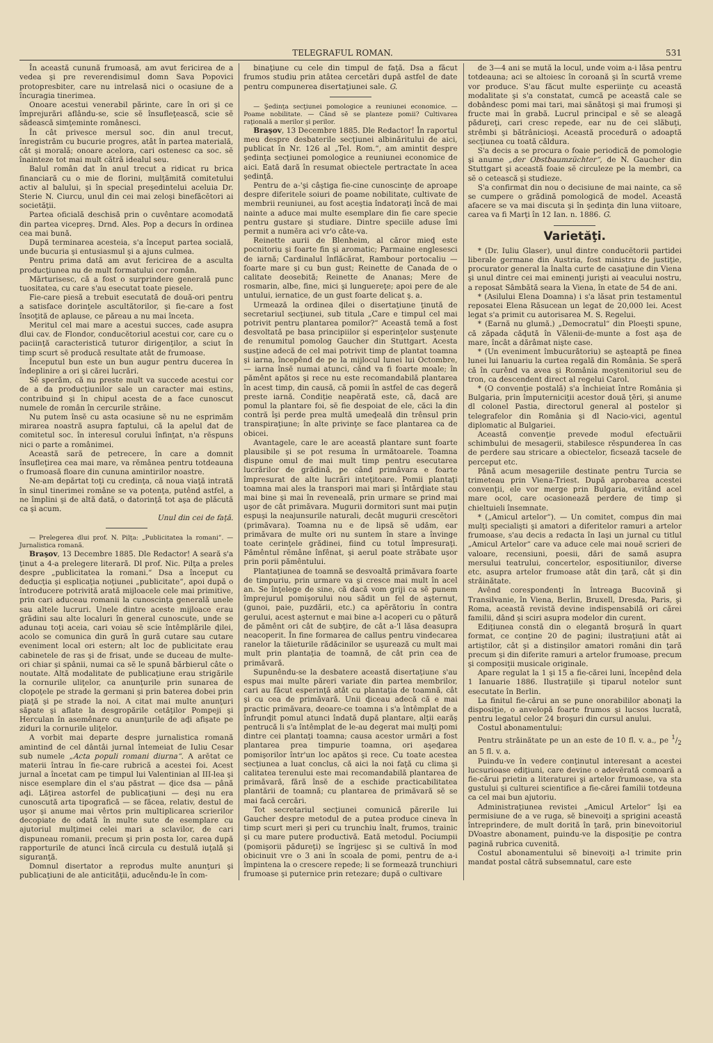TELEGRAFUL ROMAN. 531
În această cunună frumoasă, am avut fericirea de a vedea şi pre reverendisimul domn Sava Popovici protopresbiter, care nu intrelasă nici o ocasiune de a încuragia tinerimea.
Onoare acestui venerabil părinte, care în ori şi ce împrejurări aflându-se, scie sĕ însufleţească, scie sĕ sădească simţeminte românesci.
În cât privesce mersul soc. din anul trecut, înregistrăm cu bucurie progres, atât în partea materială, cât şi morală; onoare acelora, cari ostenesc ca soc. sĕ înainteze tot mai mult cătră idealul seu.
Balul român dat în anul trecut a ridicat ru brica financiară cu o mie de florini, mulţămită comitetului activ al balului, şi în special preşedintelui aceluia Dr. Sterie N. Ciurcu, unul din cei mai zeloşi binefăcĕtori ai societăţii.
Partea oficială deschisă prin o cuvêntare acomodată din partea vicepreş. Drnd. Ales. Pop a decurs în ordinea cea mai bună.
După terminarea acesteia, s'a început partea socială, unde bucuria şi entusiasmul şi a ajuns culmea.
Pentru prima dată am avut fericirea de a asculta producţiunea nu de mult formatului cor român.
Mărturisesc, că a fost o surprindere generală punc tuositatea, cu care s'au esecutat toate piesele.
Fie-care piesă a trebuit esecutată de două-ori pentru a satisface dorinţele ascultătorilor, şi fie-care a fost însoţită de aplause, ce păreau a nu mai înceta.
Meritul cel mai mare a acestui succes, cade asupra dlui cav. de Flondor, conducĕtoriul acestui cor, care cu o paciinţă caracteristică tuturor dirigenţilor, a sciut în timp scurt sĕ producă resultate atât de frumoase.
Începutul bun este un bun augur pentru ducerea în îndeplinire a ori şi cărei lucrări.
Sĕ sperăm, că nu preste mult va succede acestui cor de a da producţiunilor sale un caracter mai estins, contribuind şi în chipul acesta de a face cunoscut numele de român în cercurile străine.
Nu putem însĕ cu asta ocasiune sĕ nu ne esprimăm mirarea noastră asupra faptului, că la apelul dat de comitetul soc. în interesul corului înfinţat, n'a rĕspuns nici o parte a românimei.
Această sară de petrecere, în care a domnit însufleţirea cea mai mare, va rĕmânea pentru totdeauna o frumoasă floare din cununa amintirilor noastre.
Ne-am depărtat toţi cu credinţa, că noua viaţă intrată în sinul tinerimei române se va potenţa, putênd astfel, a ne împlini şi de altă dată, o datorinţă tot aşa de plăcută ca şi acum.
Unul din cei de faţă.
— Prelegerea dlui prof. N. Pilţa: „Publicitatea la romani“. — Jurnalistica romană.
Braşov, 13 Decembre 1885. Dle Redactor! A seară s'a ţinut a 4-a prelegere literară. Dl prof. Nic. Pilţa a preles despre „publicitatea la romani.“ Dsa a început cu deducţia şi esplicaţia noţiunei „publicitate“, apoi după o întroducere potrivită arată mijloacele cele mai primitive, prin cari aduceau romanii la cunoscinţa generală unele sau altele lucruri. Unele dintre aceste mijloace erau grădini sau alte localuri în general cunoscute, unde se adunau toţi aceia, cari voiau sĕ scie întêmplările ḑilei, acolo se comunica din gură în gură cutare sau cutare eveniment local ori estern; alt loc de publicitate erau cabinetele de ras şi de frisat, unde se duceau de multe-ori chiar şi spânii, numai ca sĕ le spună bărbierul câte o noutate. Altă modalitate de publicaţiune erau strigările la cornurile uliţelor, ca anunţurile prin sunarea de clopoţele pe strade la germani şi prin baterea dobei prin piaţă şi pe strade la noi. A citat mai multe anunţuri săpate şi aflate la desgropările cetăţilor Pompeji şi Herculan în asemênare cu anunţurile de aḑi afişate pe ziduri la cornurile uliţelor.
A vorbit mai departe despre jurnalistica romană amintind de cel dântâi jurnal întemeiat de Iuliu Cesar sub numele „Acta populi romani diurna“. A arĕtat ce materii întrau în fie-care rubrică a acestei foi. Acest jurnal a încetat cam pe timpul lui Valentinian al III-lea şi nisce esemplare din el s'au păstrat — ḑice dsa — până aḑi. Lăţirea astorfel de publicaţiuni — deşi nu era cunoscută arta tipografică — se făcea, relativ, destul de uşor şi anume mai vêrtos prin multiplicarea scrierilor decopiate de odată în multe sute de esemplare cu ajutoriul mulţimei celei mari a sclavilor, de cari dispuneau romanii, precum şi prin posta lor, carea după rapporturile de atunci încă circula cu destulă iuţală şi siguranţă.
Domnul disertator a reprodus multe anunţuri şi publicaţiuni de ale anticităţii, aducêndu-le în com-
binaţiune cu cele din timpul de faţă. Dsa a făcut frumos studiu prin atâtea cercetări după astfel de date pentru compunerea disertaţiunei sale. G.
— Şedinţa secţiunei pomologice a reuniunei economice. — Poame nobilitate. — Când sĕ se planteze pomii? Cultivarea raţională a merilor şi perilor.
Braşov, 13 Decembre 1885. Dle Redactor! În raportul meu despre desbaterile secţiunei albinăritului de aici, publicat în Nr. 126 al „Tel. Rom.“, am amintit despre şedinţa secţiunei pomologice a reuniunei economice de aici. Eată dară în resumat obiectele pertractate în acea şedinţă.
Pentru de a-'şi câştiga fie-cine cunoscinţe de aproape despre diferitele soiuri de poame nobilitate, cultivate de membrii reuniunei, au fost aceştia îndatoraţi încă de mai nainte a aduce mai multe esemplare din fie care specie pentru gustare şi studiare. Dintre speciile aduse îmi permit a numĕra aci vr'o câte-va.
Reinette aurii de Blenheim, al căror mieḑ este pocnitoriu şi foarte fin şi aromatic; Parmaine englesesci de iarnă; Cardinalul înflăcărat, Rambour portocaliu — foarte mare şi cu bun gust; Reinette de Canada de o calitate deosebită; Reinette de Ananas; Mere de rosmarin, albe, fine, mici şi lunguereţe; apoi pere de ale untului, iernatice, de un gust foarte delicat ş. a.
Urmează la ordinea ḑilei o disertaţiune ţinută de secretariul secţiunei, sub titula „Care e timpul cel mai potrivit pentru plantarea pomilor?“ Această temă a fost desvoltată pe basa principiilor şi esperinţelor susţenute de renumitul pomolog Gaucher din Stuttgart. Acesta susţine adecă de cel mai potrivit timp de plantat toamna şi iarna, începênd de pe la mijlocul lunei lui Octombre, — iarna însĕ numai atunci, când va fi foarte moale; în pămênt apătos şi rece nu este recomandabilă plantarea în acest timp, din causă, că pomii în astfel de cas degeră preste iarnă. Condiţie neapĕrată este, că, dacă are pomul la plantare foi, sĕ fie despoiat de ele, căci la din contră îşi perde prea multă umeḑeală din trênsul prin transpiraţiune; în alte privinţe se face plantarea ca de obicei.
Avantagele, care le are această plantare sunt foarte plausibile şi se pot resuma în următoarele. Toamna dispune omul de mai mult timp pentru esecutarea lucrărilor de grădină, pe când primăvara e foarte împresurat de alte lucrări inteţitoare. Pomii plantaţi toamna mai ales la transpori mai mari şi întârḑiate stau mai bine şi mai în reveneală, prin urmare se prind mai uşor de cât primăvara. Mugurii dormitori sunt mai puţin espuşi la neajunsurile naturali, decât mugurii crescĕtori (primăvara). Toamna nu e de lipsă sĕ udăm, ear primăvara de multe ori nu suntem în stare a învinge toate cerinţele grădinei, fiind cu totul împresuraţi. Pămêntul rĕmâne înfênat, şi aerul poate străbate uşor prin porii pămêntului.
Plantaţiunea de toamnă se desvoaltă primăvara foarte de timpuriu, prin urmare va şi cresce mai mult în acel an. Se înţelege de sine, că dacă vom griji ca sĕ punem împrejurul pomişorului nou sădit un fel de aşternut, (gunoi, paie, puzdării, etc.) ca apĕrătoriu în contra gerului, acest aşternut e mai bine a-l acoperi cu o pătură de pămênt ori cât de subţire, de cât a-'l lăsa deasupra neacoperit. În fine formarea de callus pentru vindecarea ranelor la tăieturile rădăcinilor se uşurează cu mult mai mult prin plantaţia de toamnă, de cât prin cea de primăvară.
Supunêndu-se la desbatere această disertaţiune s'au espus mai multe păreri variate din partea membrilor, cari au făcut esperinţă atât cu plantaţia de toamnă, cât şi cu cea de primăvară. Unii ḑiceau adecă că e mai practic primăvara, deoare-ce toamna i s'a întêmplat de a înfrunḑit pomul atunci îndată după plantare, alţii earăş pentrucă li s'a întêmplat de le-au degerat mai mulţi pomi dintre cei plantaţi toamna; causa acestor urmări a fost plantarea prea timpurie toamna, ori aşeḑarea pomişorilor într'un loc apătos şi rece. Cu toate acestea secţiunea a luat conclus, că aici la noi faţă cu clima şi calitatea terenului este mai recomandabilă plantarea de primăvară, fără însĕ de a eschide practicabilitatea plantării de toamnă; cu plantarea de primăvară sĕ se mai facă cercări.
Tot secretariul secţiunei comunică părerile lui Gaucher despre metodul de a putea produce cineva în timp scurt meri şi peri cu trunchiu înalt, frumos, trainic şi cu mare putere productivă. Eată metodul. Pociumpii (pomişorii pădureţi) se îngrijesc şi se cultivă în mod obicinuit vre o 3 ani în scoala de pomi, pentru de a-i împintena la o crescere repede; li se formează trunchiuri frumoase şi puternice prin retezare; după o cultivare
de 3—4 ani se mută la locul, unde voim a-i lăsa pentru totdeauna; aci se altoiesc în coroană şi în scurtă vreme vor produce. S'au făcut multe esperiinţe cu această modalitate şi s'a constatat, cumcă pe această cale se dobândesc pomi mai tari, mai sănătoşi şi mai frumoşi şi fructe mai în grabă. Lucrul principal e sĕ se aleagă pădureţi, cari cresc repede, ear nu de cei slăbuţi, strêmbi şi bătrânicioşi. Această procedură o adoaptă secţiunea cu toată căldura.
S'a decis a se procura o foaie periodică de pomologie şi anume „der Obstbaumzüchter“, de N. Gaucher din Stuttgart şi această foaie sĕ circuleze pe la membri, ca sĕ o cetească şi studieze.
S'a confirmat din nou o decisiune de mai nainte, ca sĕ se cumpere o grădină pomologică de model. Această afacere se va mai discuta şi în şedinţa din luna viitoare, carea va fi Marţi în 12 Ian. n. 1886. G.
Varietăţi.
* (Dr. Iuliu Glaser), unul dintre conducĕtorii partidei liberale germane din Austria, fost ministru de justiţie, procurator general la înalta curte de casaţiune din Viena şi unul dintre cei mai eminenţi jurişti ai veacului nostru, a reposat Sâmbătă seara la Viena, în etate de 54 de ani.
* (Asilului Elena Doamna) i s'a lăsat prin testamentul reposatei Elena Răsucean un legat de 20,000 lei. Acest legat s'a primit cu autorisarea M. S. Regelui.
* (Earnă nu glumă.) „Democratul“ din Ploeşti spune, că zăpada căḑută în Vălenii-de-munte a fost aşa de mare, încât a dărâmat nişte case.
* (Un eveniment îmbucurătoriu) se aşteaptă pe finea lunei lui Ianuariu la curtea regală din România. Se speră că în curênd va avea şi România moştenitoriul seu de tron, ca descendent direct al regelui Carol.
* (O convenţie postală) s'a închieiat între România şi Bulgaria, prin împuterniciţii acestor două ţĕri, şi anume dl colonel Pastia, directorul general al postelor şi telegrafelor din România şi dl Nacio-vici, agentul diplomatic al Bulgariei.
Această convenţie prevede modul efectuării schimbului de mesagerii, stabilesce rĕspunderea în cas de perdere sau stricare a obiectelor, ficsează tacsele de perceput etc.
Până acum mesageriile destinate pentru Turcia se trimeteau prin Viena-Triest. După aprobarea acestei convenţii, ele vor merge prin Bulgaria, evitând acel mare ocol, care ocasionează perdere de timp şi chieltuieli însemnate.
* („Amicul artelor“). — Un comitet, compus din mai mulţi specialişti şi amatori a diferitelor ramuri a artelor frumoase, s'au decis a redacta în Iaşi un jurnal cu titlul „Amicul Artelor“ care va aduce cele mai nouĕ scrieri de valoare, recensiuni, poesii, dări de samă asupra mersului teatrului, concertelor, espositiunilor, diverse etc. asupra artelor frumoase atât din ţară, cât şi din străinătate.
Avênd corespondenţi în întreaga Bucovină şi Transilvanie, în Viena, Berlin, Bruxell, Dresda, Paris, şi Roma, această revistă devine indispensabilă ori cărei familii, dând şi sciri asupra modelor din curent.
Ediţiunea constă din o elegantă broşură în quart format, ce conţine 20 de pagini; ilustraţiuni atât ai artiştilor, cât şi a distinşilor amatori români din ţară precum şi din diferite ramuri a artelor frumoase, precum şi composiţii musicale originale.
Apare regulat la 1 şi 15 a fie-cărei luni, începênd dela 1 Ianuarie 1886. Ilustraţiile şi tiparul notelor sunt esecutate în Berlin.
La finitul fie-cărui an se pune onorabililor abonaţi la disposiţie, o anvelopă foarte frumos şi lucsos lucrată, pentru legatul celor 24 broşuri din cursul anului.
Costul abonamentului:
Pentru străinătate pe un an este de 10 fl. v. a., pe 1/2 an 5 fl. v. a.
Puindu-ve în vedere conţinutul interesant a acestei lucsurioase ediţiuni, care devine o adevĕrată comoară a fie-cărui prietin a literaturei şi artelor frumoase, va sta gustului şi culturei scientifice a fie-cărei familii totdeuna ca cel mai bun ajutoriu.
Administraţiunea revistei „Amicul Artelor“ îşi ea permisiune de a ve ruga, sĕ binevoiţi a sprigini această întreprindere, de mult dorită în ţară, prin binevoitoriul DVoastre abonament, puindu-ve la disposiţie pe contra pagină rubrica cuvenită.
Costul abonamentului sĕ binevoiţi a-l trimite prin mandat postal cătră subsemnatul, care este